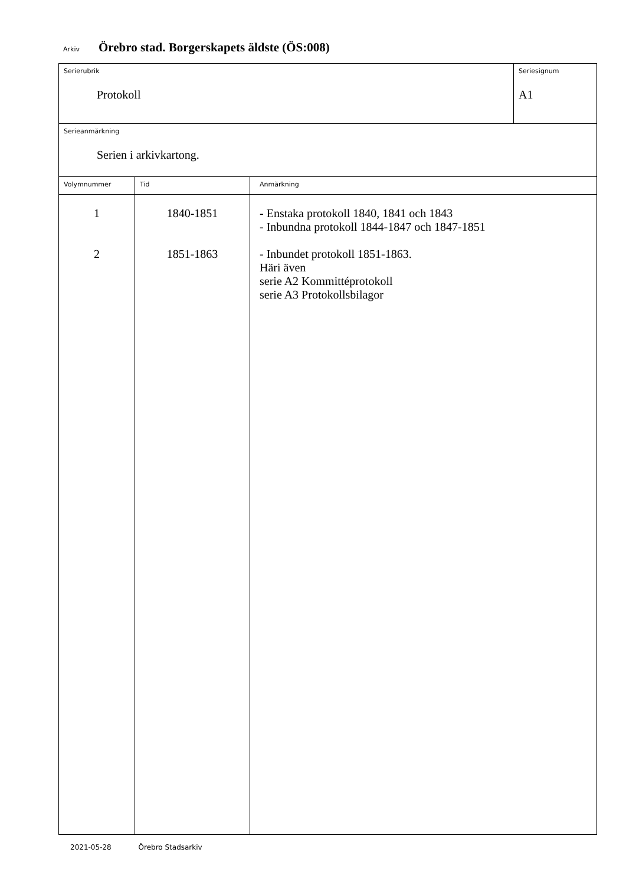Arkiv
Örebro stad. Borgerskapets äldste (ÖS:008)
| Serierubrik Protokoll | | | Seriesignum A1 |
| Serieanmärkning Serien i arkivkartong. | | | |
| Volymnummer | Tid | Anmärkning | |
| 1 2 | 1840-1851 1851-1863 | - Enstaka protokoll 1840, 1841 och 1843 - Inbundna protokoll 1844-1847 och 1847-1851 - Inbundet protokoll 1851-1863. Häri även serie A2 Kommittéprotokoll serie A3 Protokollsbilagor | |
2021-05-28 Örebro Stadsarkiv